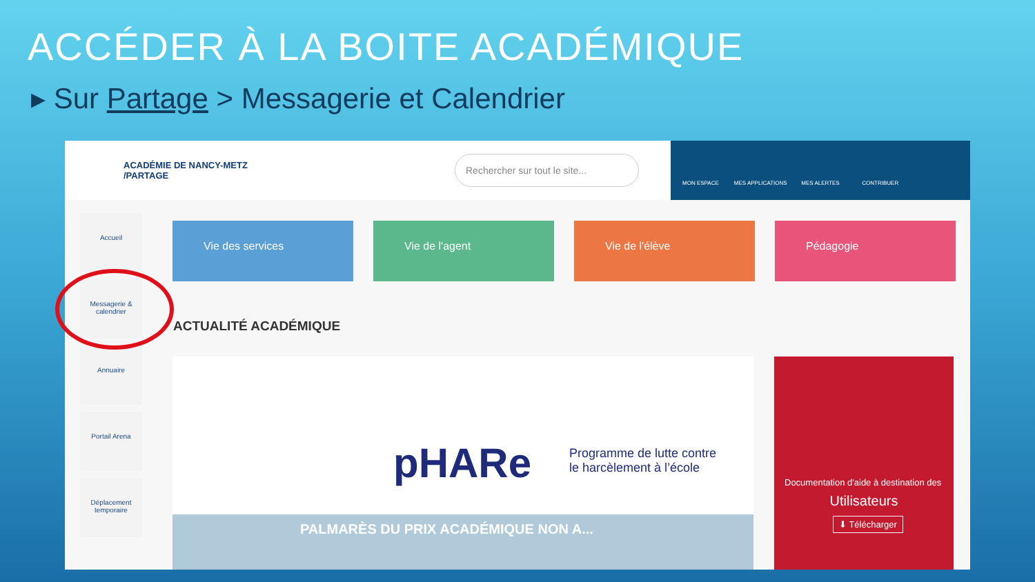ACCÉDER À LA BOITE ACADÉMIQUE
▸ Sur Partage > Messagerie et Calendrier
ACADÉMIE DE NANCY-METZ /PARTAGE
Rechercher sur tout le site...
MON ESPACE MES APPLICATIONS MES ALERTES CONTRIBUER
Accueil
Messagerie & calendrier
Annuaire
Portail Arena
Déplacement temporaire
Vie des services Vie de l'agent Vie de l'élève Pédagogie
ACTUALITÉ ACADÉMIQUE
pHARe
Programme de lutte contre
le harcèlement à l’école
PALMARÈS DU PRIX ACADÉMIQUE NON A...
Documentation d'aide à destination des
Utilisateurs
⬇ Télécharger